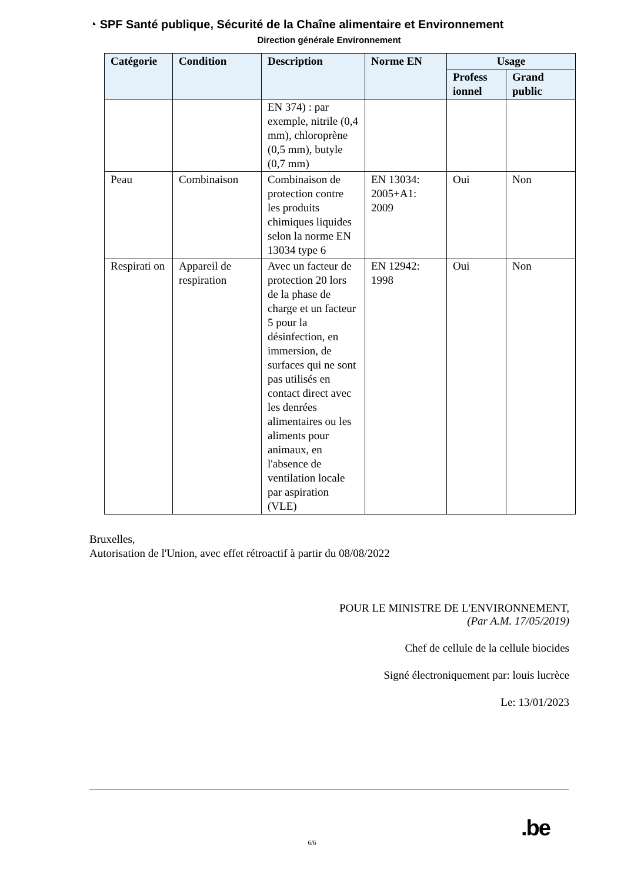◔ SPF Santé publique, Sécurité de la Chaîne alimentaire et Environnement
Direction générale Environnement
| Catégorie | Condition | Description | Norme EN | Usage | |
| --- | --- | --- | --- | --- | --- |
| | | | | Profess ionnel | Grand public |
| | | EN 374) : par exemple, nitrile (0,4 mm), chloroprène (0,5 mm), butyle (0,7 mm) | | | |
| Peau | Combinaison | Combinaison de protection contre les produits chimiques liquides selon la norme EN 13034 type 6 | EN 13034: 2005+A1: 2009 | Oui | Non |
| Respirati on | Appareil de respiration | Avec un facteur de protection 20 lors de la phase de charge et un facteur 5 pour la désinfection, en immersion, de surfaces qui ne sont pas utilisés en contact direct avec les denrées alimentaires ou les aliments pour animaux, en l'absence de ventilation locale par aspiration (VLE) | EN 12942: 1998 | Oui | Non |
Bruxelles,
Autorisation de l'Union, avec effet rétroactif à partir du 08/08/2022
POUR LE MINISTRE DE L'ENVIRONNEMENT,
(Par A.M. 17/05/2019)
Chef de cellule de la cellule biocides
Signé électroniquement par: louis lucrèce
Le: 13/01/2023
.be
6/6